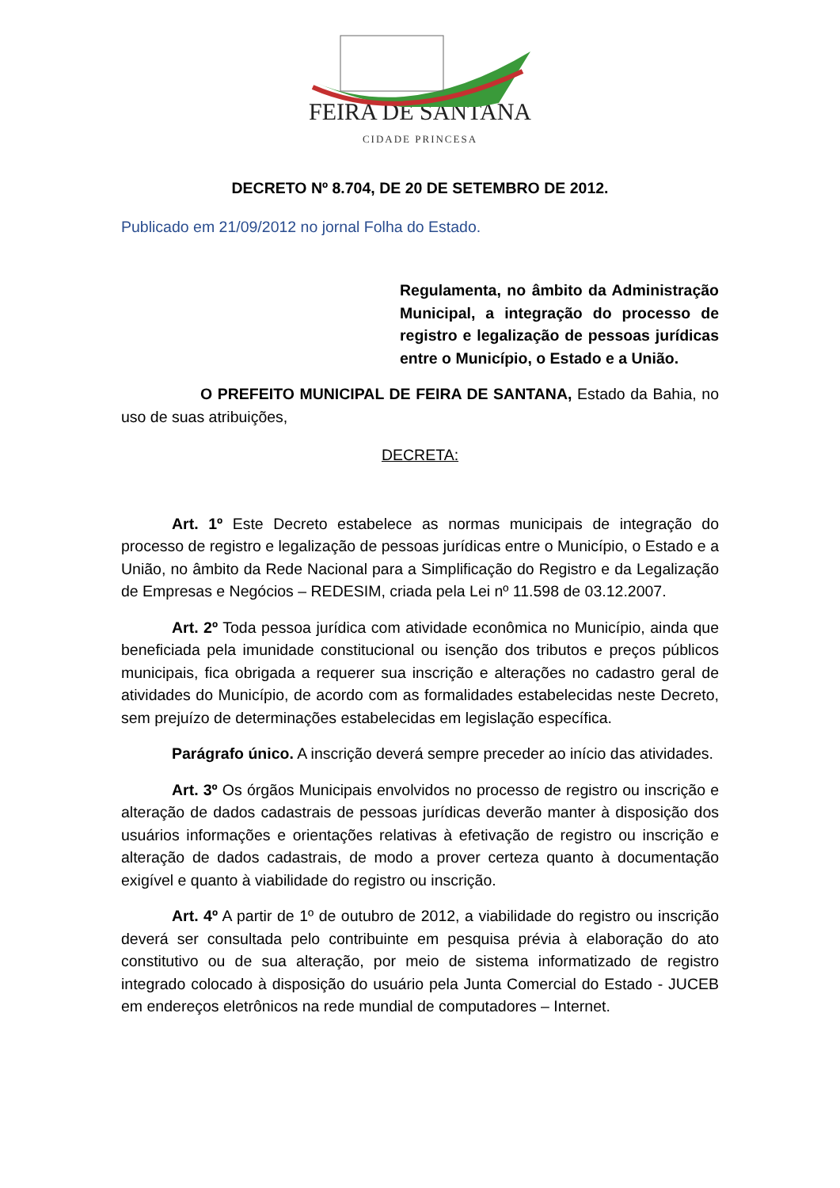FEIRA DE SANTANA
CIDADE PRINCESA
DECRETO Nº 8.704, DE 20 DE SETEMBRO DE 2012.
Publicado em 21/09/2012 no jornal Folha do Estado.
Regulamenta, no âmbito da Administração Municipal, a integração do processo de registro e legalização de pessoas jurídicas entre o Município, o Estado e a União.
O PREFEITO MUNICIPAL DE FEIRA DE SANTANA, Estado da Bahia, no uso de suas atribuições,
DECRETA:
Art. 1º Este Decreto estabelece as normas municipais de integração do processo de registro e legalização de pessoas jurídicas entre o Município, o Estado e a União, no âmbito da Rede Nacional para a Simplificação do Registro e da Legalização de Empresas e Negócios – REDESIM, criada pela Lei nº 11.598 de 03.12.2007.
Art. 2º Toda pessoa jurídica com atividade econômica no Município, ainda que beneficiada pela imunidade constitucional ou isenção dos tributos e preços públicos municipais, fica obrigada a requerer sua inscrição e alterações no cadastro geral de atividades do Município, de acordo com as formalidades estabelecidas neste Decreto, sem prejuízo de determinações estabelecidas em legislação específica.
Parágrafo único. A inscrição deverá sempre preceder ao início das atividades.
Art. 3º Os órgãos Municipais envolvidos no processo de registro ou inscrição e alteração de dados cadastrais de pessoas jurídicas deverão manter à disposição dos usuários informações e orientações relativas à efetivação de registro ou inscrição e alteração de dados cadastrais, de modo a prover certeza quanto à documentação exigível e quanto à viabilidade do registro ou inscrição.
Art. 4º A partir de 1º de outubro de 2012, a viabilidade do registro ou inscrição deverá ser consultada pelo contribuinte em pesquisa prévia à elaboração do ato constitutivo ou de sua alteração, por meio de sistema informatizado de registro integrado colocado à disposição do usuário pela Junta Comercial do Estado - JUCEB em endereços eletrônicos na rede mundial de computadores – Internet.